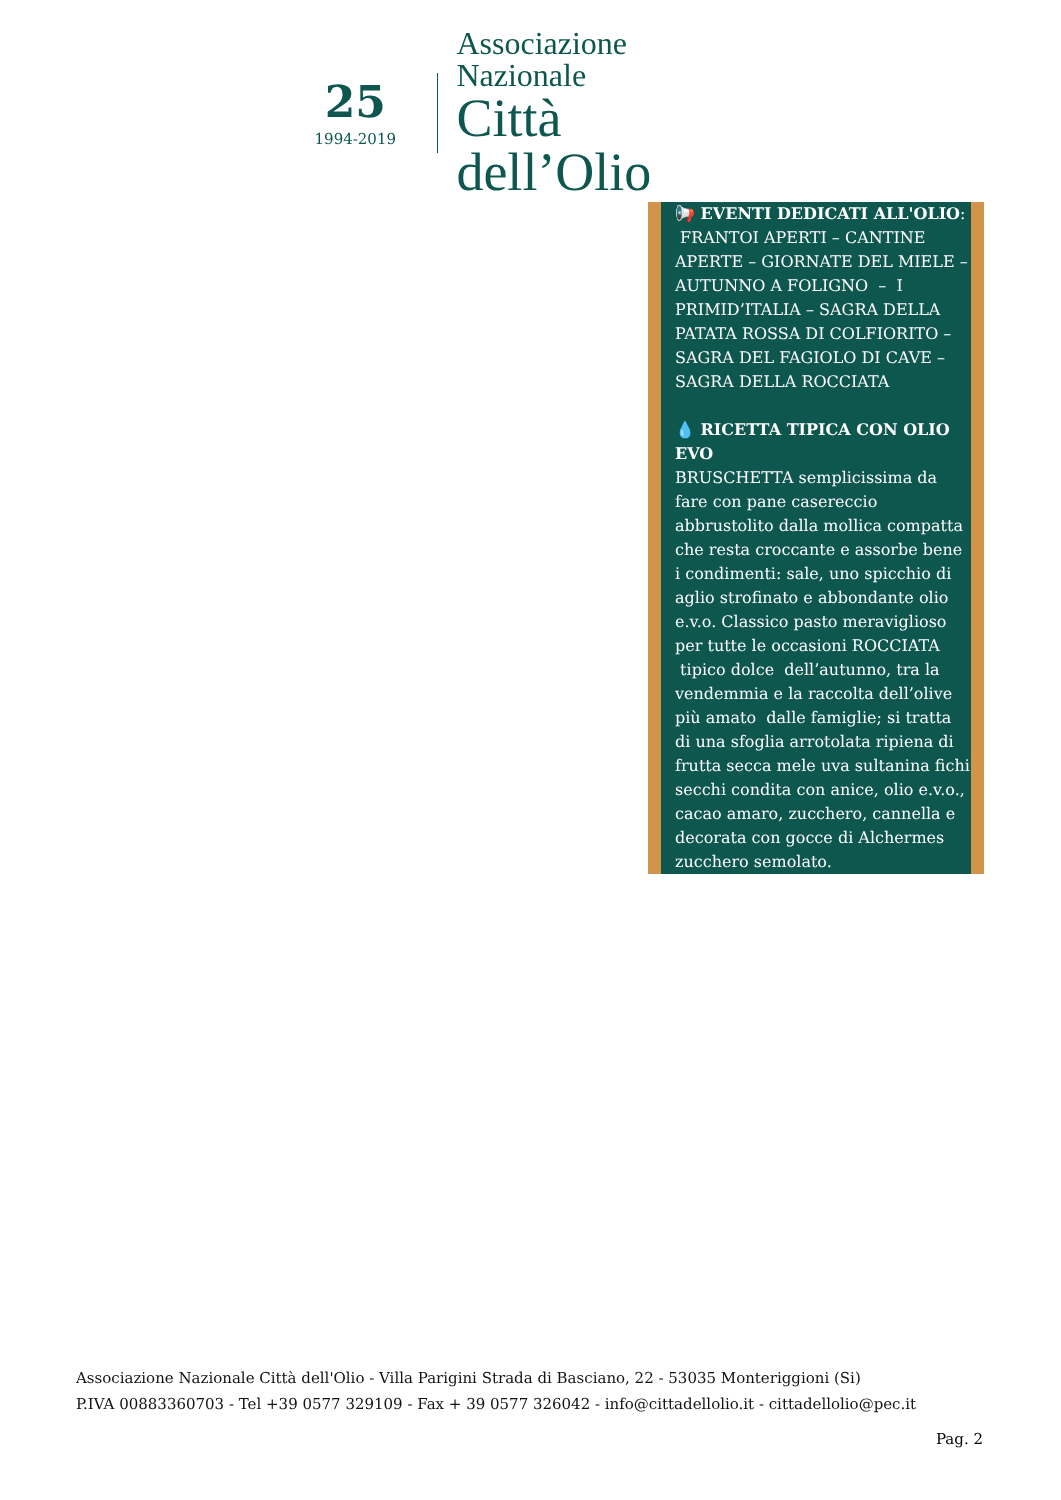25
1994-2019
Associazione Nazionale
Città dell’Olio
📢 EVENTI DEDICATI ALL'OLIO:
FRANTOI APERTI – CANTINE APERTE – GIORNATE DEL MIELE – AUTUNNO A FOLIGNO – I PRIMID’ITALIA – SAGRA DELLA PATATA ROSSA DI COLFIORITO – SAGRA DEL FAGIOLO DI CAVE – SAGRA DELLA ROCCIATA
💧 RICETTA TIPICA CON OLIO EVO
BRUSCHETTA semplicissima da fare con pane casereccio abbrustolito dalla mollica compatta che resta croccante e assorbe bene i condimenti: sale, uno spicchio di aglio strofinato e abbondante olio e.v.o. Classico pasto meraviglioso per tutte le occasioni ROCCIATA tipico dolce dell’autunno, tra la vendemmia e la raccolta dell’olive più amato dalle famiglie; si tratta di una sfoglia arrotolata ripiena di frutta secca mele uva sultanina fichi secchi condita con anice, olio e.v.o., cacao amaro, zucchero, cannella e decorata con gocce di Alchermes zucchero semolato.
Associazione Nazionale Città dell'Olio - Villa Parigini Strada di Basciano, 22 - 53035 Monteriggioni (Si)
P.IVA 00883360703 - Tel +39 0577 329109 - Fax + 39 0577 326042 - info@cittadellolio.it - cittadellolio@pec.it
Pag. 2